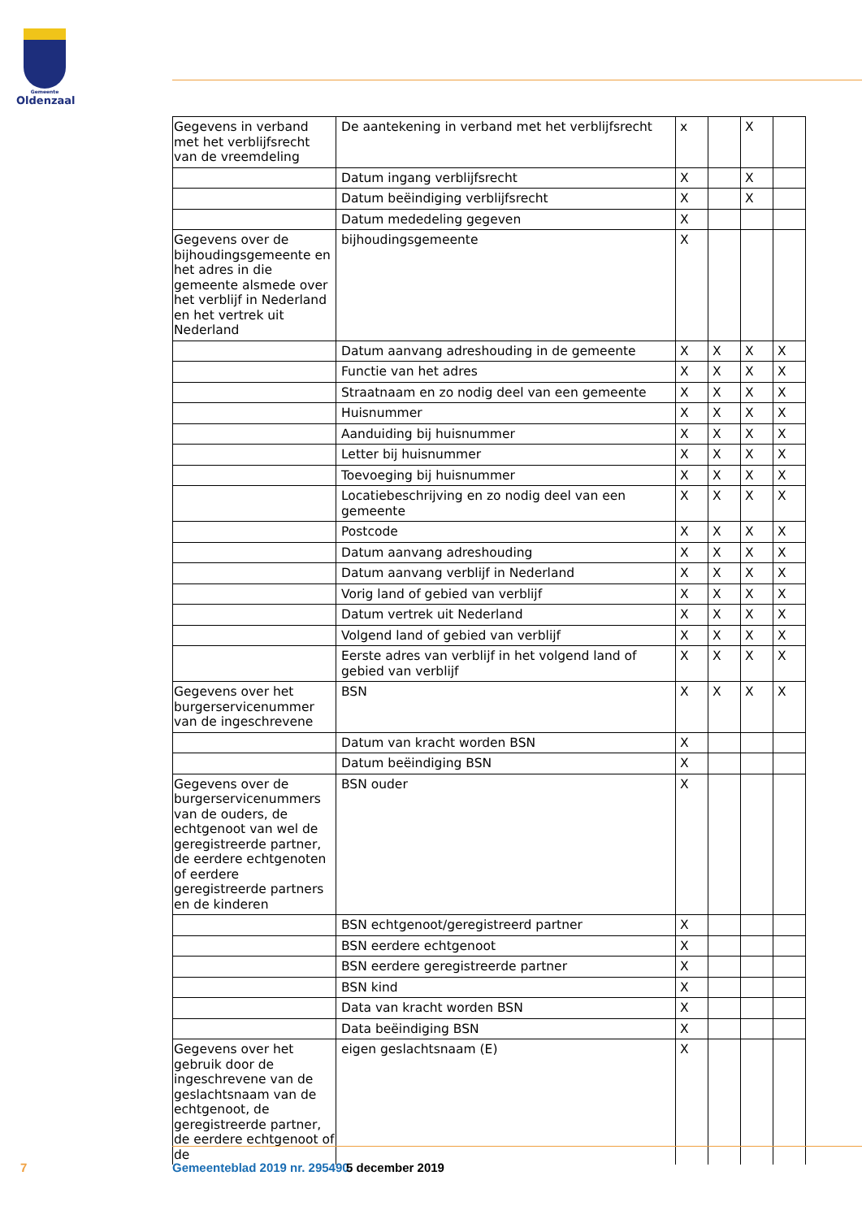Gemeente
Oldenzaal
| Gegevens in verband met het verblijfsrecht van de vreemdeling | De aantekening in verband met het verblijfsrecht | x | | X | |
| | Datum ingang verblijfsrecht | X | | X | |
| | Datum beëindiging verblijfsrecht | X | | X | |
| | Datum mededeling gegeven | X | | | |
| Gegevens over de bijhoudingsgemeente en het adres in die gemeente alsmede over het verblijf in Nederland en het vertrek uit Nederland | bijhoudingsgemeente | X | | | |
| | Datum aanvang adreshouding in de gemeente | X | X | X | X |
| | Functie van het adres | X | X | X | X |
| | Straatnaam en zo nodig deel van een gemeente | X | X | X | X |
| | Huisnummer | X | X | X | X |
| | Aanduiding bij huisnummer | X | X | X | X |
| | Letter bij huisnummer | X | X | X | X |
| | Toevoeging bij huisnummer | X | X | X | X |
| | Locatiebeschrijving en zo nodig deel van een gemeente | X | X | X | X |
| | Postcode | X | X | X | X |
| | Datum aanvang adreshouding | X | X | X | X |
| | Datum aanvang verblijf in Nederland | X | X | X | X |
| | Vorig land of gebied van verblijf | X | X | X | X |
| | Datum vertrek uit Nederland | X | X | X | X |
| | Volgend land of gebied van verblijf | X | X | X | X |
| | Eerste adres van verblijf in het volgend land of gebied van verblijf | X | X | X | X |
| Gegevens over het burgerservicenummer van de ingeschrevene | BSN | X | X | X | X |
| | Datum van kracht worden BSN | X | | | |
| | Datum beëindiging BSN | X | | | |
| Gegevens over de burgerservicenummers van de ouders, de echtgenoot van wel de geregistreerde partner, de eerdere echtgenoten of eerdere geregistreerde partners en de kinderen | BSN ouder | X | | | |
| | BSN echtgenoot/geregistreerd partner | X | | | |
| | BSN eerdere echtgenoot | X | | | |
| | BSN eerdere geregistreerde partner | X | | | |
| | BSN kind | X | | | |
| | Data van kracht worden BSN | X | | | |
| | Data beëindiging BSN | X | | | |
| Gegevens over het gebruik door de ingeschrevene van de geslachtsnaam van de echtgenoot, de geregistreerde partner, de eerdere echtgenoot of de | eigen geslachtsnaam (E) | X | | | |
7 Gemeenteblad 2019 nr. 295490 5 december 2019